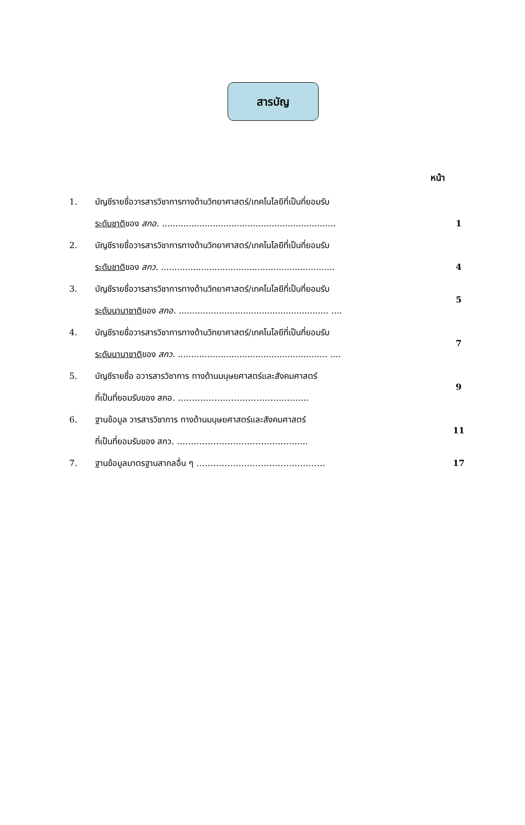สารบัญ
หน้า
| 1. | บัญชีรายชื่อวารสารวิชาการทางด้านวิทยาศาสตร์/เทคโนโลยีที่เป็นที่ยอมรับ ระดับชาติ ของ สกอ. ................................................................. | 1 |
| 2. | บัญชีรายชื่อวารสารวิชาการทางด้านวิทยาศาสตร์/เทคโนโลยีที่เป็นที่ยอมรับ ระดับชาติ ของ สกว. ................................................................. | 4 |
| 3. | บัญชีรายชื่อวารสารวิชาการทางด้านวิทยาศาสตร์/เทคโนโลยีที่เป็นที่ยอมรับ ระดับนานาชาติ ของ สกอ. ........................................................ .... | 5 |
| 4. | บัญชีรายชื่อวารสารวิชาการทางด้านวิทยาศาสตร์/เทคโนโลยีที่เป็นที่ยอมรับ ระดับนานาชาติ ของ สกว. ........................................................ .... | 7 |
| 5. | บัญชีรายชื่อ อวารสารวิชาการ ทางด้านมนุษยศาสตร์และสังคมศาสตร์ ที่เป็นที่ยอมรับของ สกอ. ……………………………….…….... | 9 |
| 6. | ฐานข้อมูล วารสารวิชาการ ทางด้านมนุษยศาสตร์และสังคมศาสตร์ ที่เป็นที่ยอมรับของ สกว. ……………………………….…….... | 11 |
| 7. | ฐานข้อมูลมาตรฐานสากลอื่น ๆ ……………………….……………… | 17 |